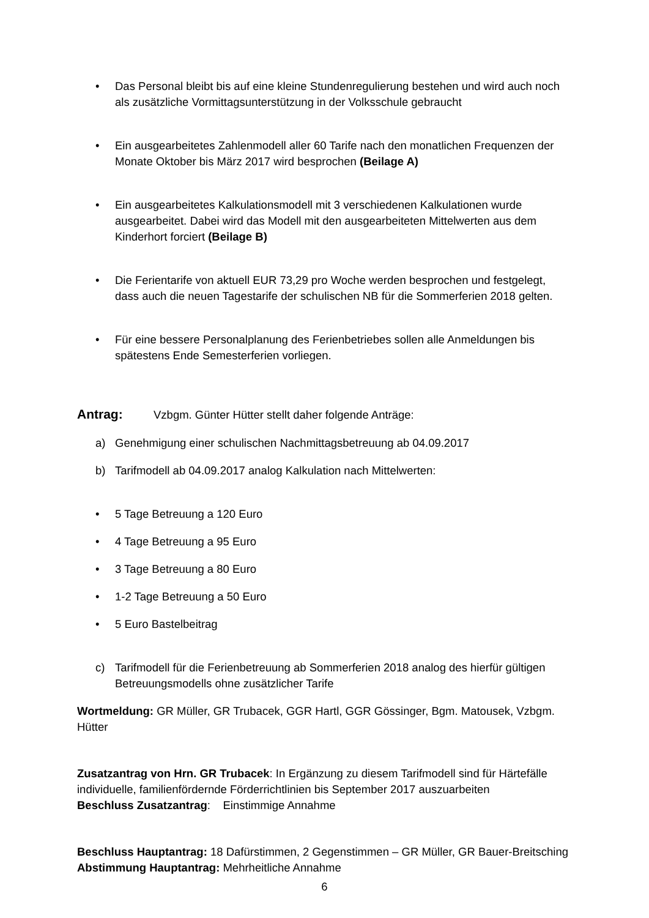• Das Personal bleibt bis auf eine kleine Stundenregulierung bestehen und wird auch noch als zusätzliche Vormittagsunterstützung in der Volksschule gebraucht
• Ein ausgearbeitetes Zahlenmodell aller 60 Tarife nach den monatlichen Frequenzen der Monate Oktober bis März 2017 wird besprochen (Beilage A)
• Ein ausgearbeitetes Kalkulationsmodell mit 3 verschiedenen Kalkulationen wurde ausgearbeitet. Dabei wird das Modell mit den ausgearbeiteten Mittelwerten aus dem Kinderhort forciert (Beilage B)
• Die Ferientarife von aktuell EUR 73,29 pro Woche werden besprochen und festgelegt, dass auch die neuen Tagestarife der schulischen NB für die Sommerferien 2018 gelten.
• Für eine bessere Personalplanung des Ferienbetriebes sollen alle Anmeldungen bis spätestens Ende Semesterferien vorliegen.
Antrag: Vzbgm. Günter Hütter stellt daher folgende Anträge:
a) Genehmigung einer schulischen Nachmittagsbetreuung ab 04.09.2017
b) Tarifmodell ab 04.09.2017 analog Kalkulation nach Mittelwerten:
• 5 Tage Betreuung a 120 Euro
• 4 Tage Betreuung a 95 Euro
• 3 Tage Betreuung a 80 Euro
• 1-2 Tage Betreuung a 50 Euro
• 5 Euro Bastelbeitrag
c) Tarifmodell für die Ferienbetreuung ab Sommerferien 2018 analog des hierfür gültigen Betreuungsmodells ohne zusätzlicher Tarife
Wortmeldung: GR Müller, GR Trubacek, GGR Hartl, GGR Gössinger, Bgm. Matousek, Vzbgm. Hütter
Zusatzantrag von Hrn. GR Trubacek: In Ergänzung zu diesem Tarifmodell sind für Härtefälle individuelle, familienfördernde Förderrichtlinien bis September 2017 auszuarbeiten
Beschluss Zusatzantrag: Einstimmige Annahme
Beschluss Hauptantrag: 18 Dafürstimmen, 2 Gegenstimmen – GR Müller, GR Bauer-Breitsching
Abstimmung Hauptantrag: Mehrheitliche Annahme
6